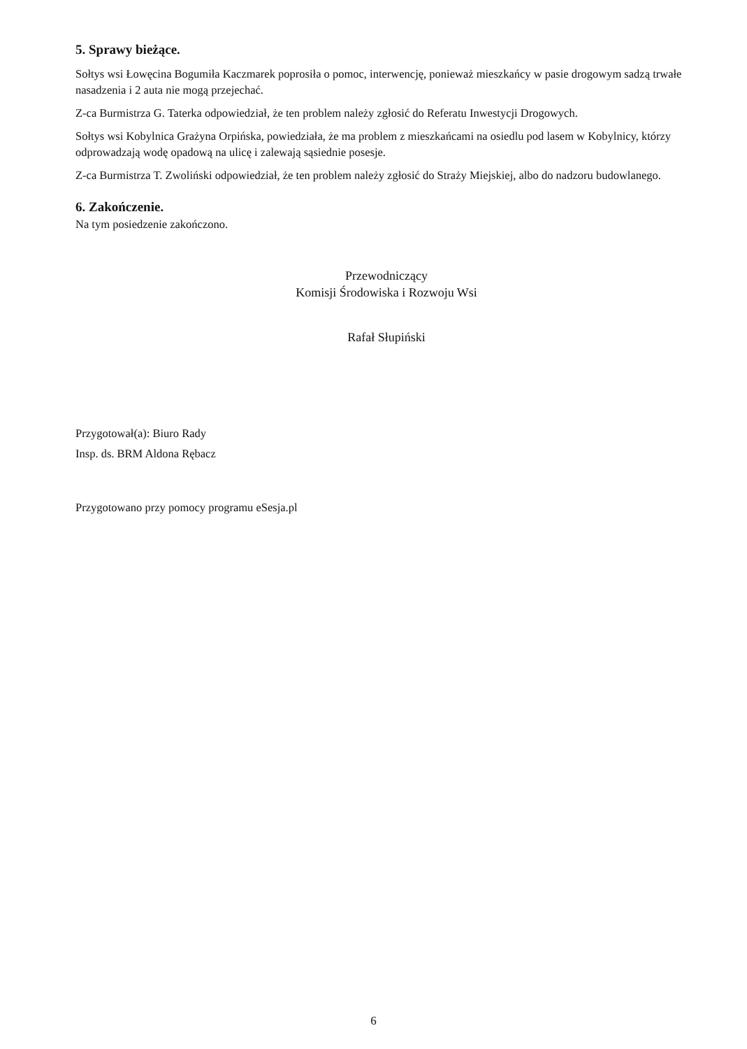5. Sprawy bieżące.
Sołtys wsi Łowęcina Bogumiła Kaczmarek poprosiła o pomoc, interwencję, ponieważ mieszkańcy w pasie drogowym sadzą trwałe nasadzenia i 2 auta nie mogą przejechać.
Z-ca Burmistrza G. Taterka odpowiedział, że ten problem należy zgłosić do Referatu Inwestycji Drogowych.
Sołtys wsi Kobylnica Grażyna Orpińska, powiedziała, że ma problem z mieszkańcami na osiedlu pod lasem w Kobylnicy, którzy odprowadzają wodę opadową na ulicę i zalewają sąsiednie posesje.
Z-ca Burmistrza T. Zwoliński odpowiedział, że ten problem należy zgłosić do Straży Miejskiej, albo do nadzoru budowlanego.
6. Zakończenie.
Na tym posiedzenie zakończono.
Przewodniczący
Komisji Środowiska i Rozwoju Wsi
Rafał Słupiński
Przygotował(a): Biuro Rady
Insp. ds. BRM Aldona Rębacz
Przygotowano przy pomocy programu eSesja.pl
6